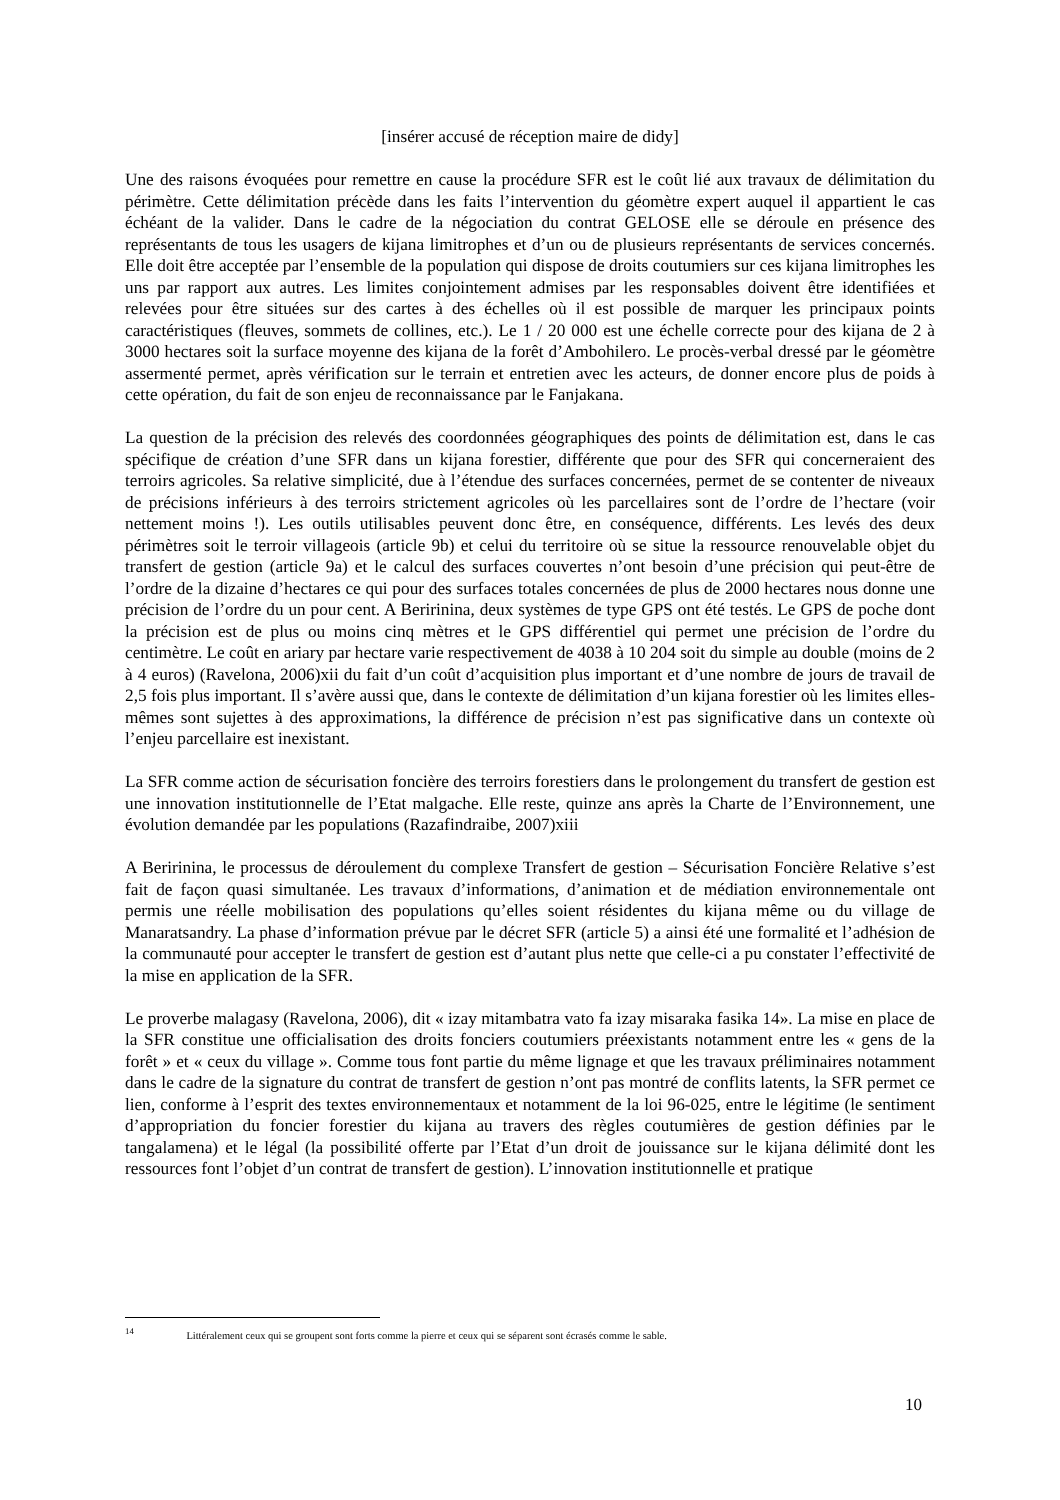[insérer accusé de réception maire de didy]
Une des raisons évoquées pour remettre en cause la procédure SFR est le coût lié aux travaux de délimitation du périmètre. Cette délimitation précède dans les faits l’intervention du géomètre expert auquel il appartient le cas échéant de la valider. Dans le cadre de la négociation du contrat GELOSE elle se déroule en présence des représentants de tous les usagers de kijana limitrophes et d’un ou de plusieurs représentants de services concernés. Elle doit être acceptée par l’ensemble de la population qui dispose de droits coutumiers sur ces kijana limitrophes les uns par rapport aux autres. Les limites conjointement admises par les responsables doivent être identifiées et relevées pour être situées sur des cartes à des échelles où il est possible de marquer les principaux points caractéristiques (fleuves, sommets de collines, etc.). Le 1 / 20 000 est une échelle correcte pour des kijana de 2 à 3000 hectares soit la surface moyenne des kijana de la forêt d’Ambohilero. Le procès-verbal dressé par le géomètre assermenté permet, après vérification sur le terrain et entretien avec les acteurs, de donner encore plus de poids à cette opération, du fait de son enjeu de reconnaissance par le Fanjakana.
La question de la précision des relevés des coordonnées géographiques des points de délimitation est, dans le cas spécifique de création d’une SFR dans un kijana forestier, différente que pour des SFR qui concerneraient des terroirs agricoles. Sa relative simplicité, due à l’étendue des surfaces concernées, permet de se contenter de niveaux de précisions inférieurs à des terroirs strictement agricoles où les parcellaires sont de l’ordre de l’hectare (voir nettement moins !). Les outils utilisables peuvent donc être, en conséquence, différents. Les levés des deux périmètres soit le terroir villageois (article 9b) et celui du territoire où se situe la ressource renouvelable objet du transfert de gestion (article 9a) et le calcul des surfaces couvertes n’ont besoin d’une précision qui peut-être de l’ordre de la dizaine d’hectares ce qui pour des surfaces totales concernées de plus de 2000 hectares nous donne une précision de l’ordre du un pour cent. A Beririnina, deux systèmes de type GPS ont été testés. Le GPS de poche dont la précision est de plus ou moins cinq mètres et le GPS différentiel qui permet une précision de l’ordre du centimètre. Le coût en ariary par hectare varie respectivement de 4038 à 10 204 soit du simple au double (moins de 2 à 4 euros) (Ravelona, 2006)xii du fait d’un coût d’acquisition plus important et d’une nombre de jours de travail de 2,5 fois plus important. Il s’avère aussi que, dans le contexte de délimitation d’un kijana forestier où les limites elles-mêmes sont sujettes à des approximations, la différence de précision n’est pas significative dans un contexte où l’enjeu parcellaire est inexistant.
La SFR comme action de sécurisation foncière des terroirs forestiers dans le prolongement du transfert de gestion est une innovation institutionnelle de l’Etat malgache. Elle reste, quinze ans après la Charte de l’Environnement, une évolution demandée par les populations (Razafindraibe, 2007)xiii
A Beririnina, le processus de déroulement du complexe Transfert de gestion – Sécurisation Foncière Relative s’est fait de façon quasi simultanée. Les travaux d’informations, d’animation et de médiation environnementale ont permis une réelle mobilisation des populations qu’elles soient résidentes du kijana même ou du village de Manaratsandry. La phase d’information prévue par le décret SFR (article 5) a ainsi été une formalité et l’adhésion de la communauté pour accepter le transfert de gestion est d’autant plus nette que celle-ci a pu constater l’effectivité de la mise en application de la SFR.
Le proverbe malagasy (Ravelona, 2006), dit « izay mitambatra vato fa izay misaraka fasika 14». La mise en place de la SFR constitue une officialisation des droits fonciers coutumiers préexistants notamment entre les « gens de la forêt » et « ceux du village ». Comme tous font partie du même lignage et que les travaux préliminaires notamment dans le cadre de la signature du contrat de transfert de gestion n’ont pas montré de conflits latents, la SFR permet ce lien, conforme à l’esprit des textes environnementaux et notamment de la loi 96-025, entre le légitime (le sentiment d’appropriation du foncier forestier du kijana au travers des règles coutumières de gestion définies par le tangalamena) et le légal (la possibilité offerte par l’Etat d’un droit de jouissance sur le kijana délimité dont les ressources font l’objet d’un contrat de transfert de gestion). L’innovation institutionnelle et pratique
<sup>14</sup> Littéralement ceux qui se groupent sont forts comme la pierre et ceux qui se séparent sont écrasés comme le sable.
10